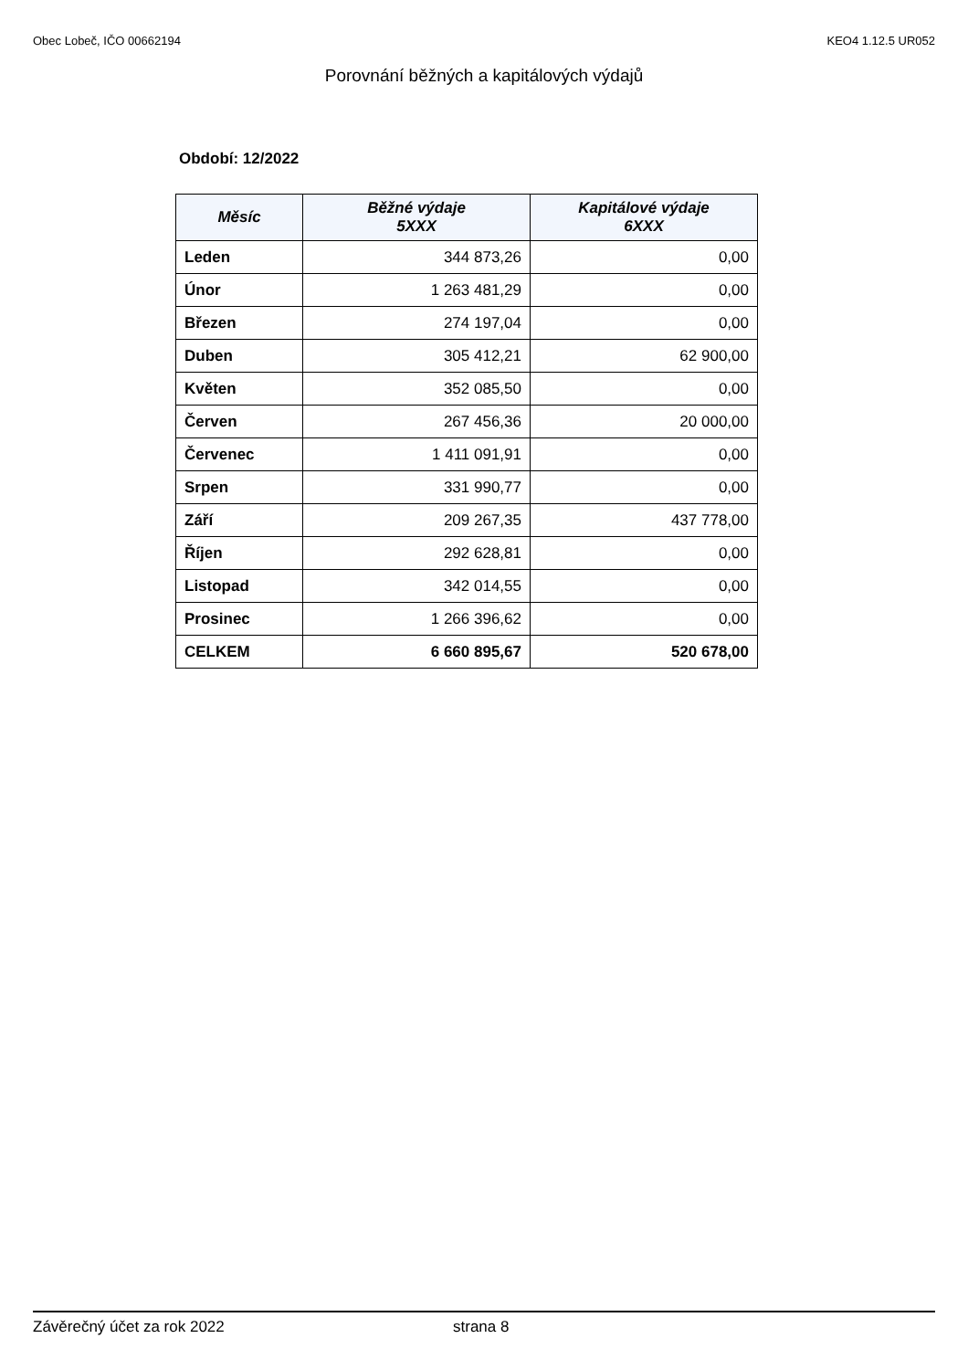Obec Lobeč, IČO 00662194 KEO4 1.12.5 UR052
Porovnání běžných a kapitálových výdajů
Období: 12/2022
| Měsíc | Běžné výdaje 5XXX | Kapitálové výdaje 6XXX |
| --- | --- | --- |
| Leden | 344 873,26 | 0,00 |
| Únor | 1 263 481,29 | 0,00 |
| Březen | 274 197,04 | 0,00 |
| Duben | 305 412,21 | 62 900,00 |
| Květen | 352 085,50 | 0,00 |
| Červen | 267 456,36 | 20 000,00 |
| Červenec | 1 411 091,91 | 0,00 |
| Srpen | 331 990,77 | 0,00 |
| Září | 209 267,35 | 437 778,00 |
| Říjen | 292 628,81 | 0,00 |
| Listopad | 342 014,55 | 0,00 |
| Prosinec | 1 266 396,62 | 0,00 |
| CELKEM | 6 660 895,67 | 520 678,00 |
Závěrečný účet za rok 2022 strana 8